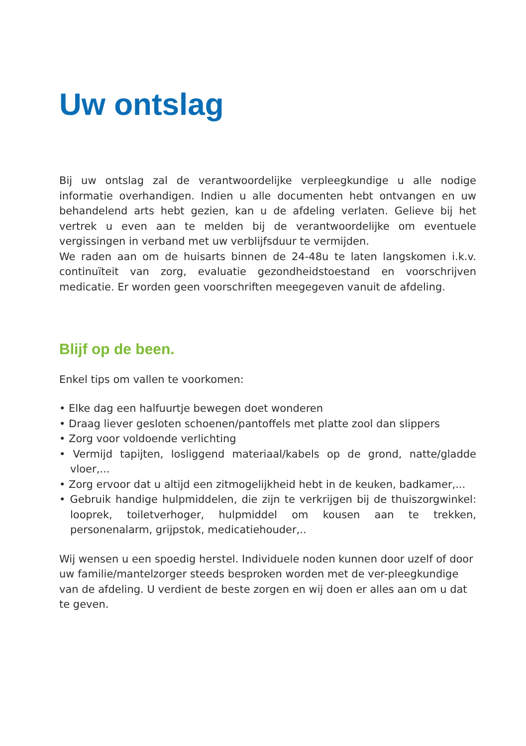Uw ontslag
Bij uw ontslag zal de verantwoordelijke verpleegkundige u alle nodige informatie overhandigen. Indien u alle documenten hebt ontvangen en uw behandelend arts hebt gezien, kan u de afdeling verlaten. Gelieve bij het vertrek u even aan te melden bij de verantwoordelijke om eventuele vergissingen in verband met uw verblijfsduur te vermijden.
We raden aan om de huisarts binnen de 24-48u te laten langskomen i.k.v. continuïteit van zorg, evaluatie gezondheidstoestand en voorschrijven medicatie. Er worden geen voorschriften meegegeven vanuit de afdeling.
Blijf op de been.
Enkel tips om vallen te voorkomen:
• Elke dag een halfuurtje bewegen doet wonderen
• Draag liever gesloten schoenen/pantoffels met platte zool dan slippers
• Zorg voor voldoende verlichting
• Vermijd tapijten, losliggend materiaal/kabels op de grond, natte/gladde vloer,...
• Zorg ervoor dat u altijd een zitmogelijkheid hebt in de keuken, badkamer,...
• Gebruik handige hulpmiddelen, die zijn te verkrijgen bij de thuiszorgwinkel: looprek, toiletverhoger, hulpmiddel om kousen aan te trekken, personenalarm, grijpstok, medicatiehouder,..
Wij wensen u een spoedig herstel. Individuele noden kunnen door uzelf of door uw familie/mantelzorger steeds besproken worden met de ver-pleegkundige van de afdeling. U verdient de beste zorgen en wij doen er alles aan om u dat te geven.